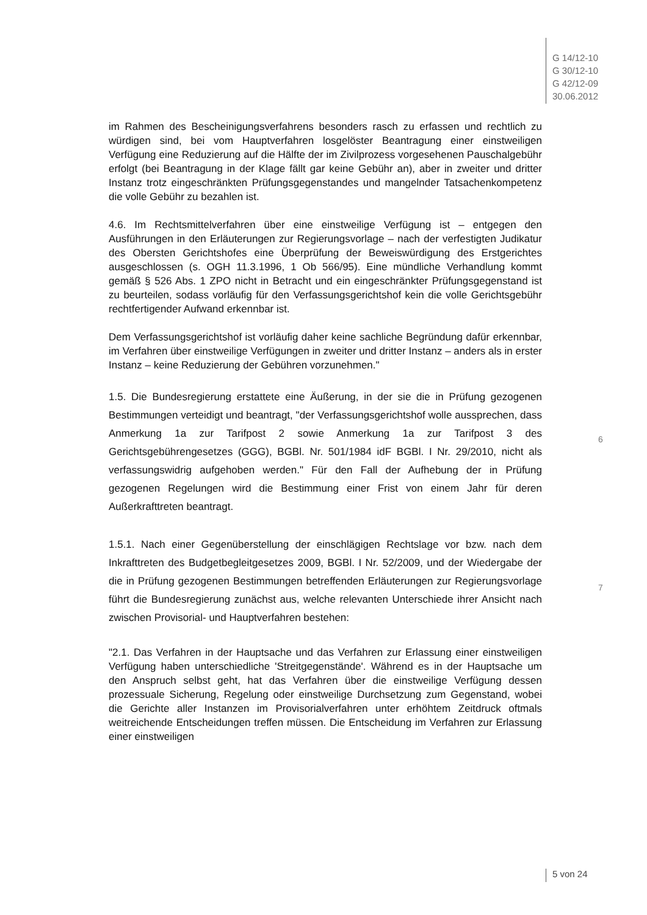G 14/12-10
G 30/12-10
G 42/12-09
30.06.2012
im Rahmen des Bescheinigungsverfahrens besonders rasch zu erfassen und rechtlich zu würdigen sind, bei vom Hauptverfahren losgelöster Beantragung einer einstweiligen Verfügung eine Reduzierung auf die Hälfte der im Zivilprozess vorgesehenen Pauschalgebühr erfolgt (bei Beantragung in der Klage fällt gar keine Gebühr an), aber in zweiter und dritter Instanz trotz eingeschränkten Prüfungsgegenstandes und mangelnder Tatsachenkompetenz die volle Gebühr zu bezahlen ist.
4.6. Im Rechtsmittelverfahren über eine einstweilige Verfügung ist – entgegen den Ausführungen in den Erläuterungen zur Regierungsvorlage – nach der verfestigten Judikatur des Obersten Gerichtshofes eine Überprüfung der Beweiswürdigung des Erstgerichtes ausgeschlossen (s. OGH 11.3.1996, 1 Ob 566/95). Eine mündliche Verhandlung kommt gemäß § 526 Abs. 1 ZPO nicht in Betracht und ein eingeschränkter Prüfungsgegenstand ist zu beurteilen, sodass vorläufig für den Verfassungsgerichtshof kein die volle Gerichtsgebühr rechtfertigender Aufwand erkennbar ist.
Dem Verfassungsgerichtshof ist vorläufig daher keine sachliche Begründung dafür erkennbar, im Verfahren über einstweilige Verfügungen in zweiter und dritter Instanz – anders als in erster Instanz – keine Reduzierung der Gebühren vorzunehmen."
1.5. Die Bundesregierung erstattete eine Äußerung, in der sie die in Prüfung gezogenen Bestimmungen verteidigt und beantragt, "der Verfassungsgerichtshof wolle aussprechen, dass Anmerkung 1a zur Tarifpost 2 sowie Anmerkung 1a zur Tarifpost 3 des Gerichtsgebührengesetzes (GGG), BGBl. Nr. 501/1984 idF BGBl. I Nr. 29/2010, nicht als verfassungswidrig aufgehoben werden." Für den Fall der Aufhebung der in Prüfung gezogenen Regelungen wird die Bestimmung einer Frist von einem Jahr für deren Außerkrafttreten beantragt.
1.5.1. Nach einer Gegenüberstellung der einschlägigen Rechtslage vor bzw. nach dem Inkrafttreten des Budgetbegleitgesetzes 2009, BGBl. I Nr. 52/2009, und der Wiedergabe der die in Prüfung gezogenen Bestimmungen betreffenden Erläuterungen zur Regierungsvorlage führt die Bundesregierung zunächst aus, welche relevanten Unterschiede ihrer Ansicht nach zwischen Provisorial- und Hauptverfahren bestehen:
"2.1. Das Verfahren in der Hauptsache und das Verfahren zur Erlassung einer einstweiligen Verfügung haben unterschiedliche 'Streitgegenstände'. Während es in der Hauptsache um den Anspruch selbst geht, hat das Verfahren über die einstweilige Verfügung dessen prozessuale Sicherung, Regelung oder einstweilige Durchsetzung zum Gegenstand, wobei die Gerichte aller Instanzen im Provisorialverfahren unter erhöhtem Zeitdruck oftmals weitreichende Entscheidungen treffen müssen. Die Entscheidung im Verfahren zur Erlassung einer einstweiligen
6
7
5 von 24